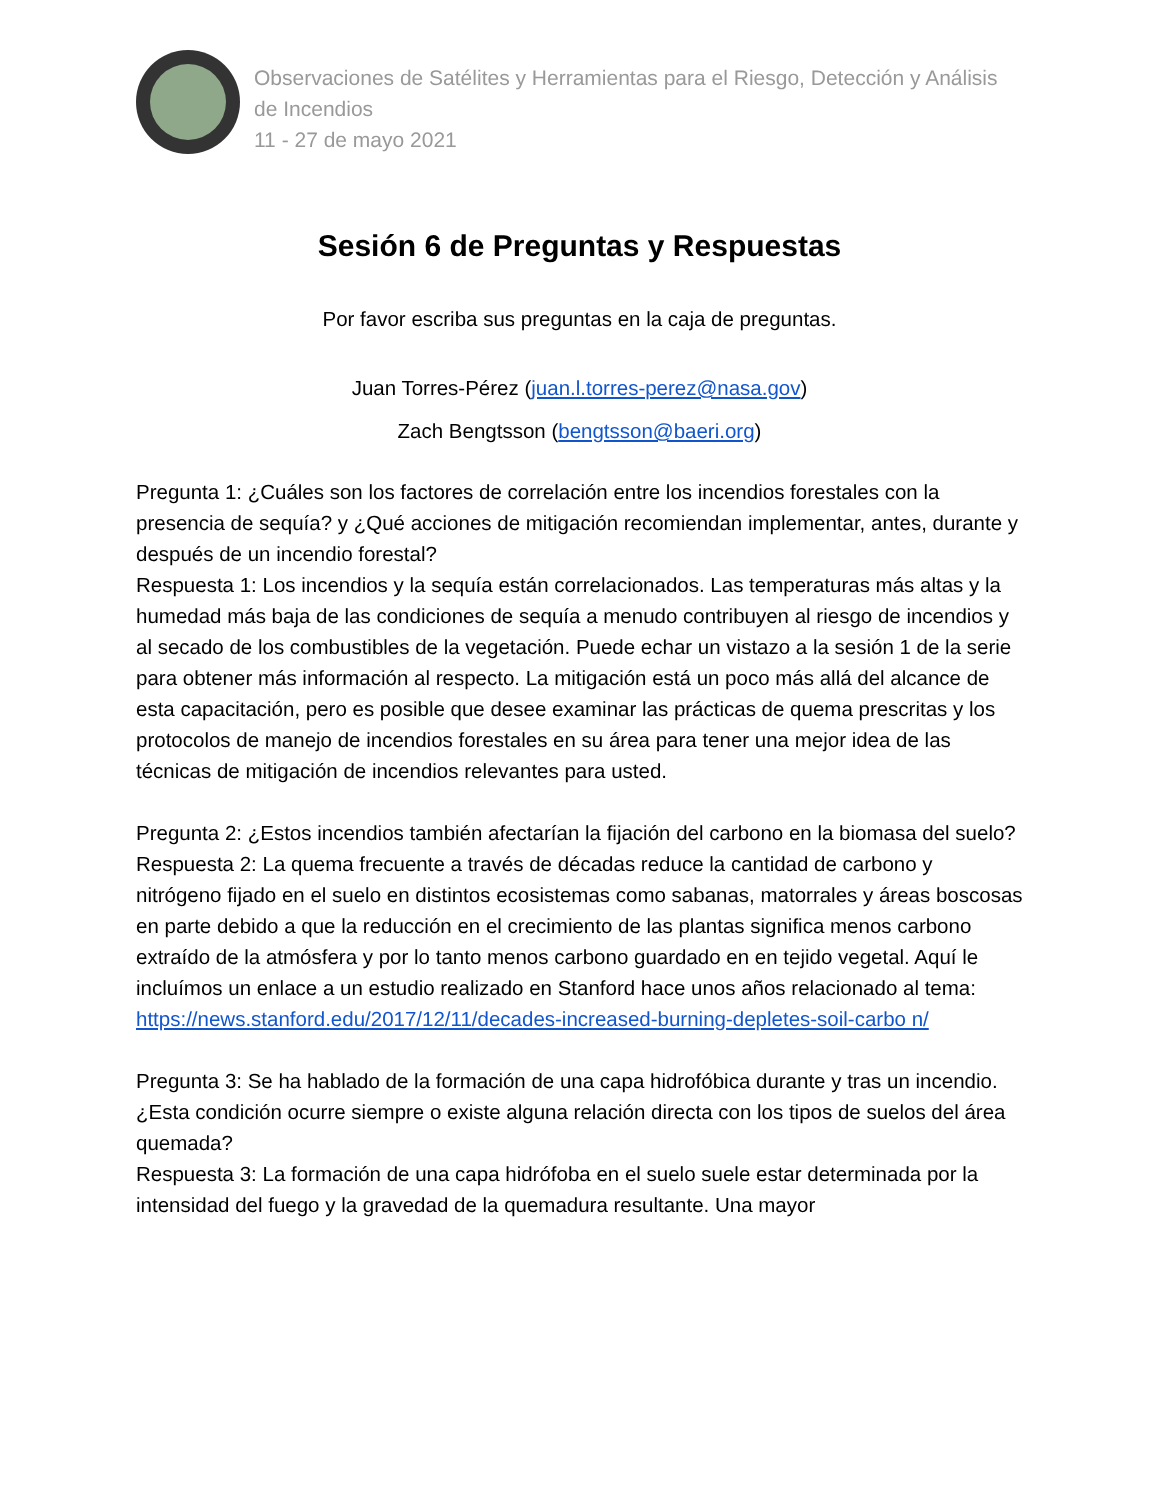Observaciones de Satélites y Herramientas para el Riesgo, Detección y Análisis de Incendios
11 - 27 de mayo 2021
Sesión 6 de Preguntas y Respuestas
Por favor escriba sus preguntas en la caja de preguntas.
Juan Torres-Pérez (juan.l.torres-perez@nasa.gov)
Zach Bengtsson (bengtsson@baeri.org)
Pregunta 1: ¿Cuáles son los factores de correlación entre los incendios forestales con la presencia de sequía? y ¿Qué acciones de mitigación recomiendan implementar, antes, durante y después de un incendio forestal?
Respuesta 1: Los incendios y la sequía están correlacionados. Las temperaturas más altas y la humedad más baja de las condiciones de sequía a menudo contribuyen al riesgo de incendios y al secado de los combustibles de la vegetación. Puede echar un vistazo a la sesión 1 de la serie para obtener más información al respecto. La mitigación está un poco más allá del alcance de esta capacitación, pero es posible que desee examinar las prácticas de quema prescritas y los protocolos de manejo de incendios forestales en su área para tener una mejor idea de las técnicas de mitigación de incendios relevantes para usted.
Pregunta 2: ¿Estos incendios también afectarían la fijación del carbono en la biomasa del suelo?
Respuesta 2: La quema frecuente a través de décadas reduce la cantidad de carbono y nitrógeno fijado en el suelo en distintos ecosistemas como sabanas, matorrales y áreas boscosas en parte debido a que la reducción en el crecimiento de las plantas significa menos carbono extraído de la atmósfera y por lo tanto menos carbono guardado en en tejido vegetal. Aquí le incluímos un enlace a un estudio realizado en Stanford hace unos años relacionado al tema: https://news.stanford.edu/2017/12/11/decades-increased-burning-depletes-soil-carbo n/
Pregunta 3: Se ha hablado de la formación de una capa hidrofóbica durante y tras un incendio. ¿Esta condición ocurre siempre o existe alguna relación directa con los tipos de suelos del área quemada?
Respuesta 3: La formación de una capa hidrófoba en el suelo suele estar determinada por la intensidad del fuego y la gravedad de la quemadura resultante. Una mayor